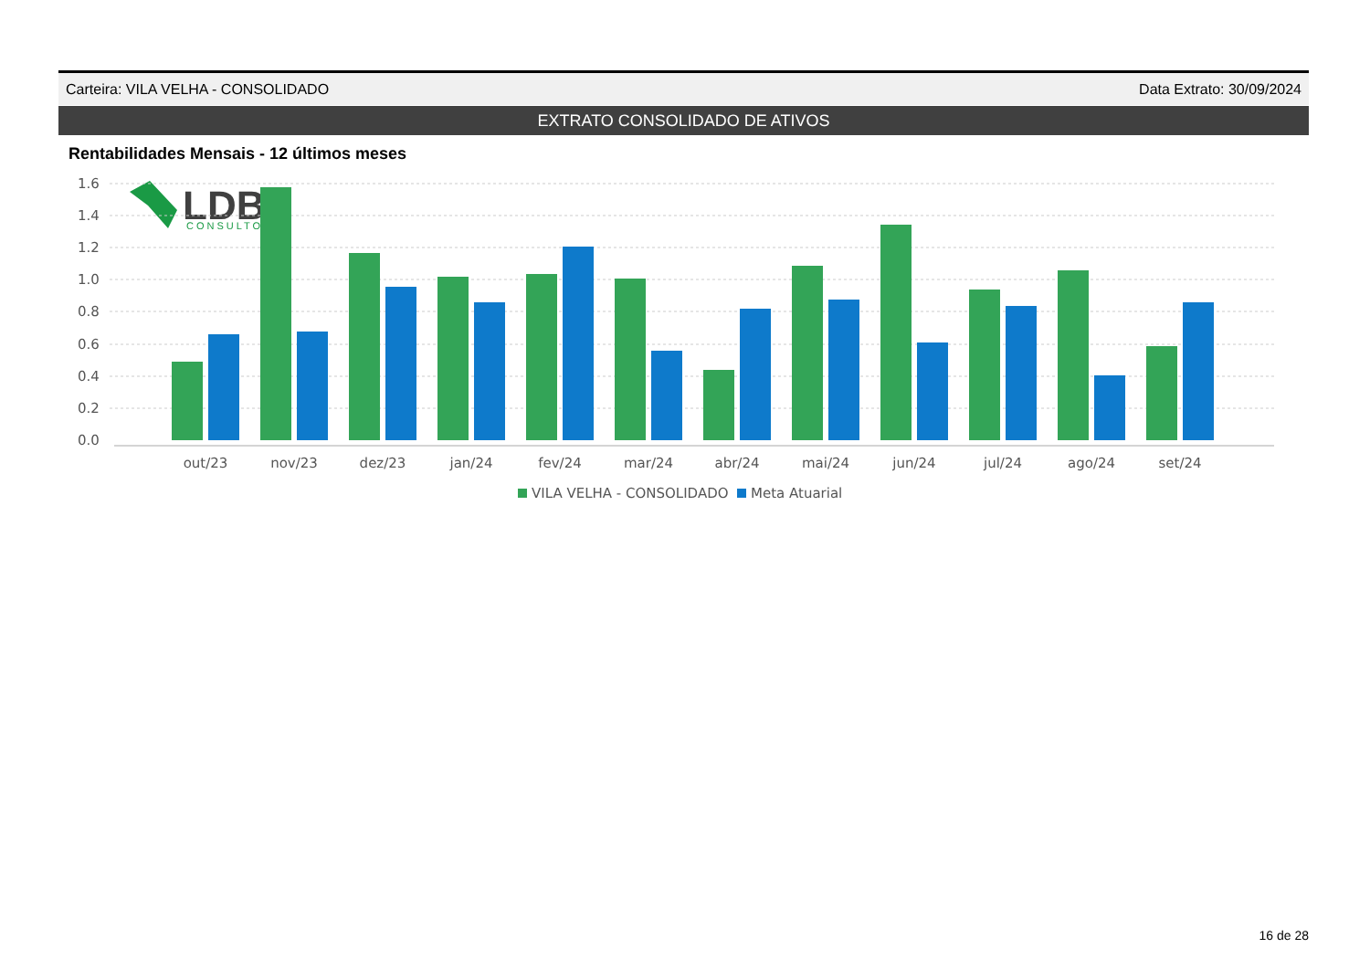LDB
CONSULTORIA
Carteira: VILA VELHA - CONSOLIDADO Data Extrato: 30/09/2024
EXTRATO CONSOLIDADO DE ATIVOS
Rentabilidades Mensais - 12 últimos meses
1.6
1.4
1.2
1.0
0.8
0.6
0.4
0.2
0.0
out/23
nov/23
dez/23
jan/24
fev/24
mar/24
abr/24
mai/24
jun/24
jul/24
ago/24
set/24
VILA VELHA - CONSOLIDADO
Meta Atuarial
16 de 28